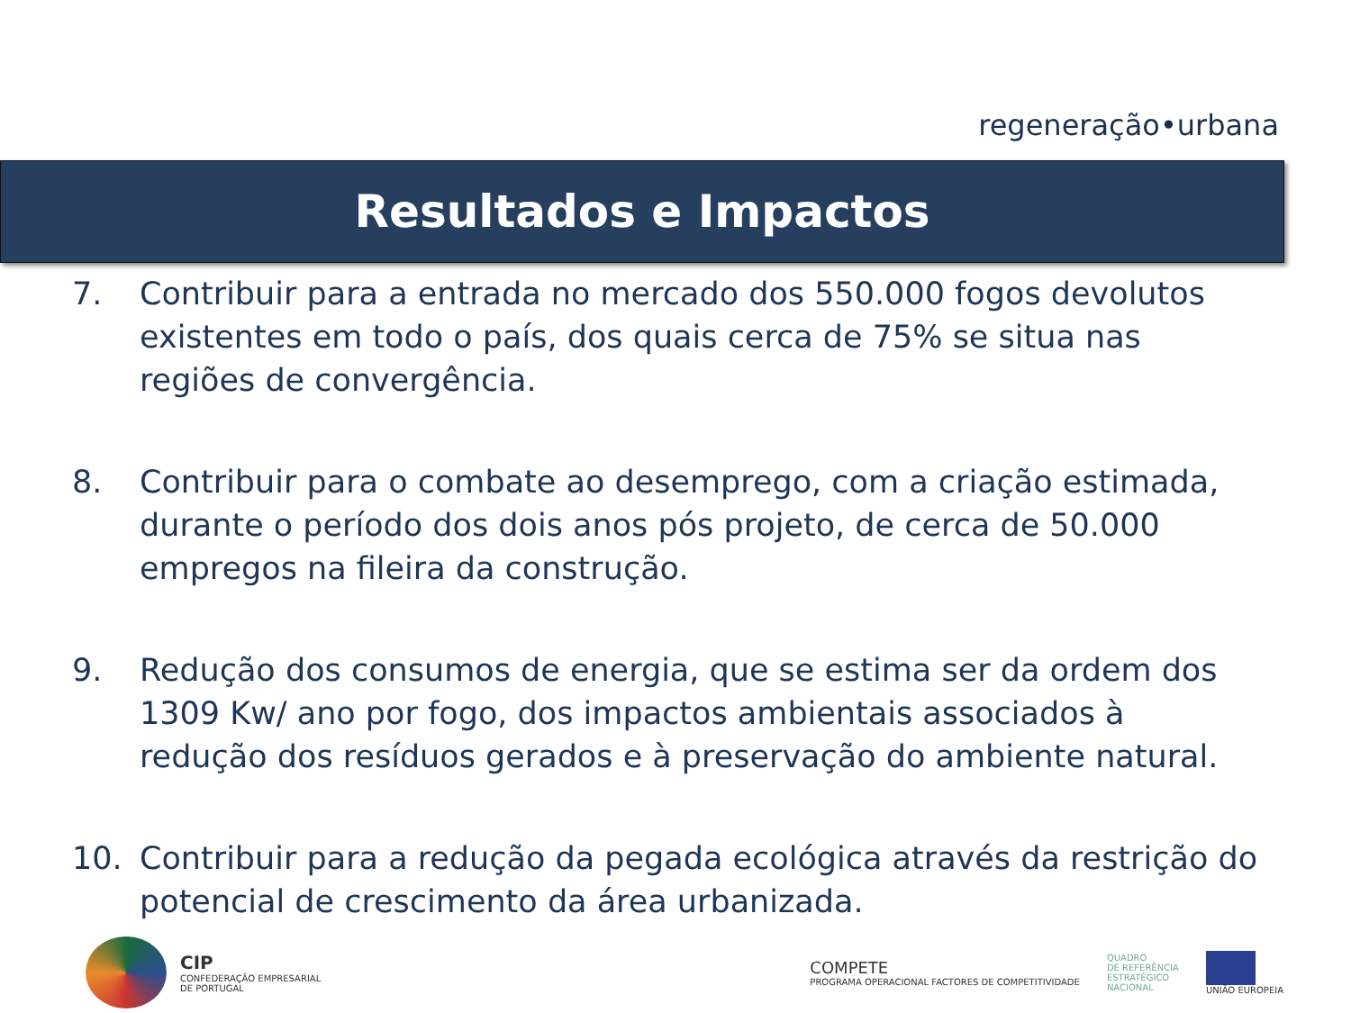regeneração•urbana
Resultados e Impactos
7. Contribuir para a entrada no mercado dos 550.000 fogos devolutos existentes em todo o país, dos quais cerca de 75% se situa nas regiões de convergência.
8. Contribuir para o combate ao desemprego, com a criação estimada, durante o período dos dois anos pós projeto, de cerca de 50.000 empregos na fileira da construção.
9. Redução dos consumos de energia, que se estima ser da ordem dos 1309 Kw/ ano por fogo, dos impactos ambientais associados à redução dos resíduos gerados e à preservação do ambiente natural.
10. Contribuir para a redução da pegada ecológica através da restrição do potencial de crescimento da área urbanizada.
CIP
CONFEDERAÇÃO EMPRESARIAL
DE PORTUGAL
COMPETE
PROGRAMA OPERACIONAL FACTORES DE COMPETITIVIDADE
QUADRO
DE REFERÊNCIA
ESTRATÉGICO
NACIONAL
UNIÃO EUROPEIA